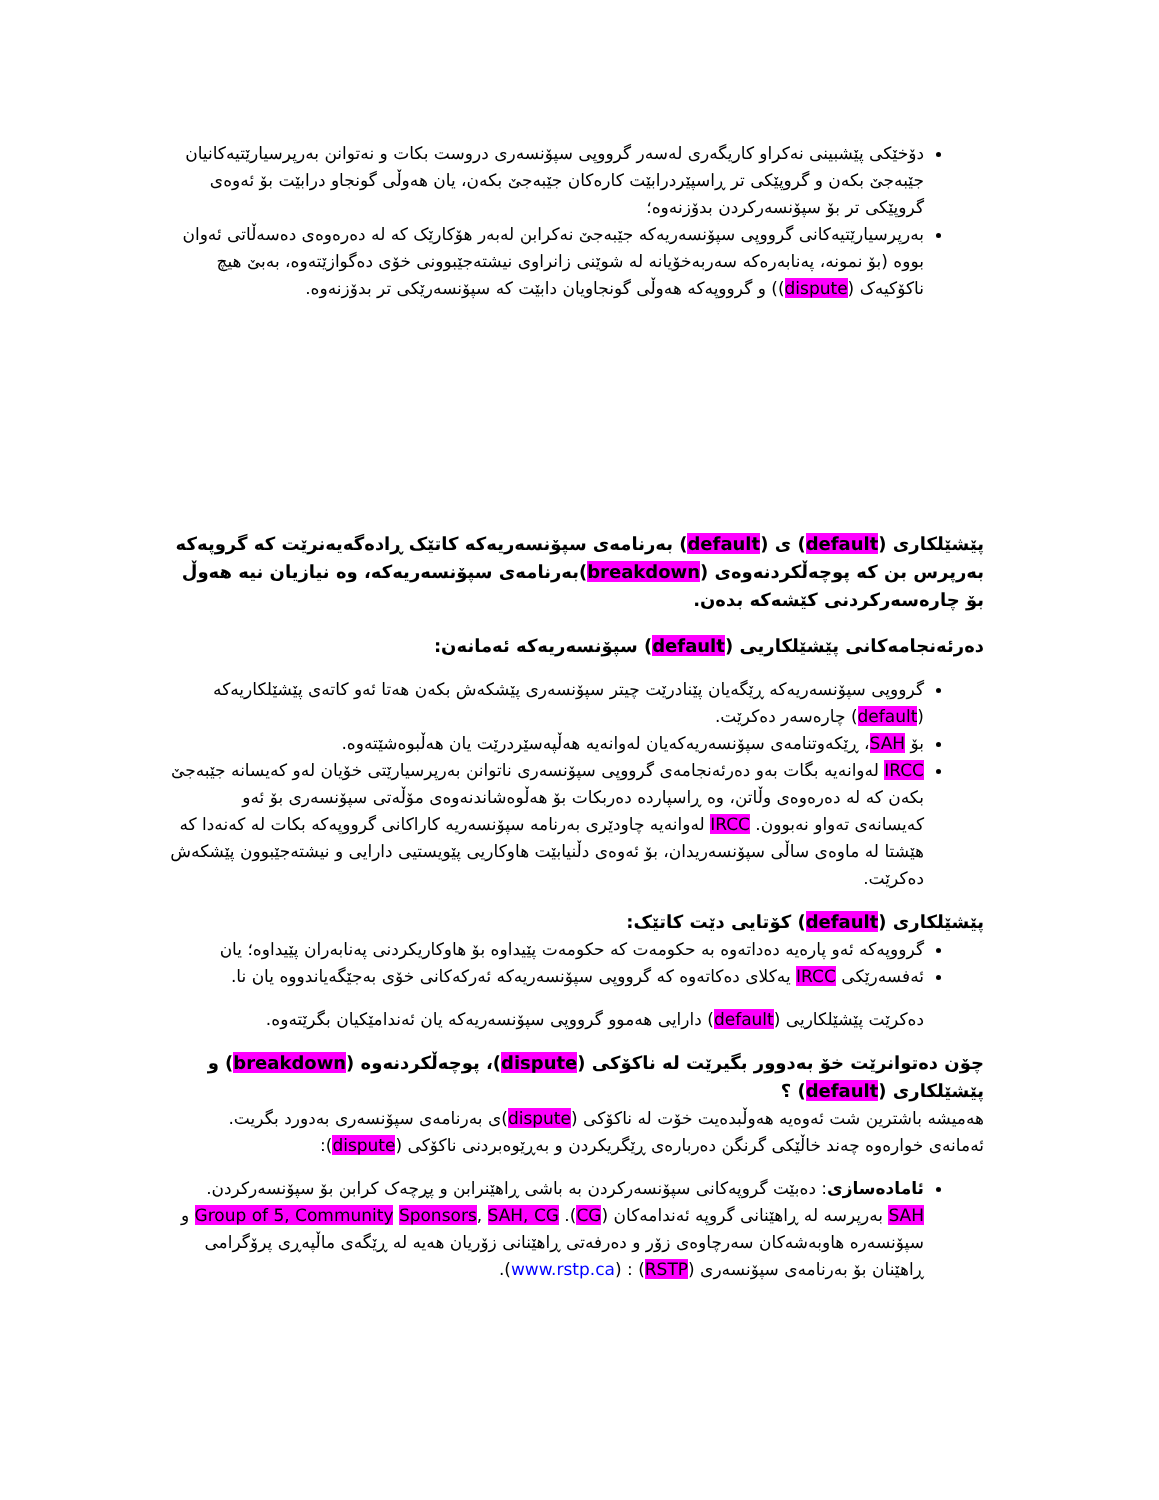دۆخێکی پێشبینی نەکراو کاریگەری لەسەر گرووپی سپۆنسەری دروست بکات و نەتوانن بەرپرسیارێتیەکانیان جێبەجێ بکەن و گروپێکی تر ڕاسپێردرابێت کارەکان جێبەجێ بکەن، یان هەوڵی گونجاو درابێت بۆ ئەوەی گروپێکی تر بۆ سپۆنسەرکردن بدۆزنەوە؛
بەرپرسیارێتیەکانی گرووپی سپۆنسەریەکە جێبەجێ نەکرابن لەبەر هۆکارێک کە لە دەرەوەی دەسەڵاتی ئەوان بووە (بۆ نمونە، پەنابەرەکە سەربەخۆیانە لە شوێنی زانراوی نیشتەجێبوونی خۆی دەگوازێتەوە، بەبێ هیچ ناکۆکیەک (dispute)) و گرووپەکە هەوڵی گونجاویان دابێت کە سپۆنسەرێکی تر بدۆزنەوە.
پێشێلکاری (default) ی (default) بەرنامەی سپۆنسەریەکە کاتێک ڕادەگەیەنرێت کە گروپەکە بەرپرس بن کە پوچەڵکردنەوەی (breakdown)بەرنامەی سپۆنسەریەکە، وە نیازیان نیە هەوڵ بۆ چارەسەرکردنی کێشەکە بدەن.
دەرئەنجامەکانی پێشێلکاریی (default) سپۆنسەریەکە ئەمانەن:
گرووپی سپۆنسەریەکە ڕێگەیان پێنادرێت چیتر سپۆنسەری پێشکەش بکەن هەتا ئەو کاتەی پێشێلکاریەکە (default) چارەسەر دەکرێت.
بۆ SAH، ڕێکەوتنامەی سپۆنسەریەکەیان لەوانەیە هەڵپەسێردرێت یان هەڵبوەشێتەوە.
IRCC لەوانەیە بگات بەو دەرئەنجامەی گرووپی سپۆنسەری ناتوانن بەرپرسیارێتی خۆیان لەو کەیسانە جێبەجێ بکەن کە لە دەرەوەی وڵاتن، وە ڕاسپاردە دەربکات بۆ هەڵوەشاندنەوەی مۆڵەتی سپۆنسەری بۆ ئەو کەیسانەی تەواو نەبوون. IRCC لەوانەیە چاودێری بەرنامە سپۆنسەریە کاراکانی گرووپەکە بکات لە کەنەدا کە هێشتا لە ماوەی ساڵی سپۆنسەریدان، بۆ ئەوەی دڵنیابێت هاوکاریی پێویستیی دارایی و نیشتەجێبوون پێشکەش دەکرێت.
پێشێلکاری (default) کۆتایی دێت کاتێک:
گرووپەکە ئەو پارەیە دەداتەوە بە حکومەت کە حکومەت پێیداوە بۆ هاوکاریکردنی پەنابەران پێیداوە؛ یان
ئەفسەرێکی IRCC یەکلای دەکاتەوە کە گرووپی سپۆنسەریەکە ئەرکەکانی خۆی بەجێگەیاندووە یان نا.
دەکرێت پێشێلکاریی (default) دارایی هەموو گرووپی سپۆنسەریەکە یان ئەندامێکیان بگرێتەوە.
چۆن دەتوانرێت خۆ بەدوور بگیرێت لە ناکۆکی (dispute)، پوچەڵکردنەوە (breakdown) و پێشێلکاری (default) ؟
هەمیشە باشترین شت ئەوەیە هەوڵبدەیت خۆت لە ناکۆکی (dispute)ی بەرنامەی سپۆنسەری بەدورد بگریت. ئەمانەی خوارەوە چەند خاڵێکی گرنگن دەربارەی ڕێگریکردن و بەڕێوەبردنی ناکۆکی (dispute):
ئامادەسازی: دەبێت گروپەکانی سپۆنسەرکردن بە باشی ڕاهێنرابن و پڕچەک کرابن بۆ سپۆنسەرکردن. SAH بەرپرسە لە ڕاهێنانی گروپە ئەندامەکان (CG). Group of 5, Community Sponsors, SAH, CG و سپۆنسەرە هاوبەشەکان سەرچاوەی زۆر و دەرفەتی ڕاهێنانی زۆریان هەیە لە ڕێگەی ماڵپەڕی پرۆگرامی ڕاهێنان بۆ بەرنامەی سپۆنسەری (RSTP) : (www.rstp.ca).